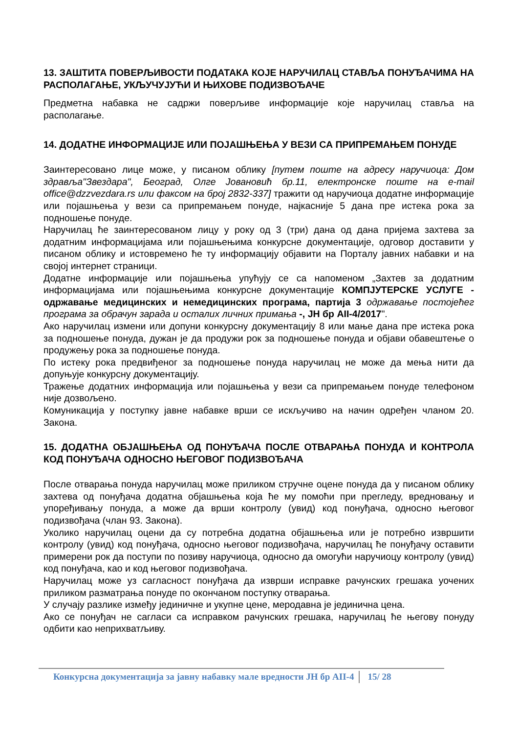13. ЗАШТИТА ПОВЕРЉИВОСТИ ПОДАТАКА КОЈЕ НАРУЧИЛАЦ СТАВЉА ПОНУЂАЧИМА НА РАСПОЛАГАЊЕ, УКЉУЧУЈУЋИ И ЊИХОВЕ ПОДИЗВОЂАЧЕ
Предметна набавка не садржи поверљиве информације које наручилац ставља на располагање.
14. ДОДАТНЕ ИНФОРМАЦИЈЕ ИЛИ ПОЈАШЊЕЊА У ВЕЗИ СА ПРИПРЕМАЊЕМ ПОНУДЕ
Заинтересовано лице може, у писаном облику [путем поште на адресу наручиоца: Дом здравља"Звездара", Београд, Олге Јовановић бр.11, електронске поште на e-mail office@dzzvezdara.rs или факсом на број 2832-337] тражити од наручиоца додатне информације или појашњења у вези са припремањем понуде, најкасније 5 дана пре истека рока за подношење понуде.
Наручилац ће заинтересованом лицу у року од 3 (три) дана од дана пријема захтева за додатним информацијама или појашњењима конкурсне документације, одговор доставити у писаном облику и истовремено ће ту информацију објавити на Порталу јавних набавки и на својој интернет страници.
Додатне информације или појашњења упућују се са напоменом „Захтев за додатним информацијама или појашњењима конкурсне документације КОМПЈУТЕРСКЕ УСЛУГЕ - одржавање медицинских и немедицинских програма, партија 3 одржавање постојећег програма за обрачун зарада и осталих личних примања -, ЈН бр АII-4/2017".
Ако наручилац измени или допуни конкурсну документацију 8 или мање дана пре истека рока за подношење понуда, дужан је да продужи рок за подношење понуда и објави обавештење о продужењу рока за подношење понуда.
По истеку рока предвиђеног за подношење понуда наручилац не може да мења нити да допуњује конкурсну документацију.
Тражење додатних информација или појашњења у вези са припремањем понуде телефоном није дозвољено.
Комуникација у поступку јавне набавке врши се искључиво на начин одређен чланом 20. Закона.
15. ДОДАТНА ОБЈАШЊЕЊА ОД ПОНУЂАЧА ПОСЛЕ ОТВАРАЊА ПОНУДА И КОНТРОЛА КОД ПОНУЂАЧА ОДНОСНО ЊЕГОВОГ ПОДИЗВОЂАЧА
После отварања понуда наручилац може приликом стручне оцене понуда да у писаном облику захтева од понуђача додатна објашњења која ће му помоћи при прегледу, вредновању и упоређивању понуда, а може да врши контролу (увид) код понуђача, односно његовог подизвођача (члан 93. Закона).
Уколико наручилац оцени да су потребна додатна објашњења или је потребно извршити контролу (увид) код понуђача, односно његовог подизвођача, наручилац ће понуђачу оставити примерени рок да поступи по позиву наручиоца, односно да омогући наручиоцу контролу (увид) код понуђача, као и код његовог подизвођача.
Наручилац може уз сагласност понуђача да изврши исправке рачунских грешака уочених приликом разматрања понуде по окончаном поступку отварања.
У случају разлике између јединичне и укупне цене, меродавна је јединична цена.
Ако се понуђач не сагласи са исправком рачунских грешака, наручилац ће његову понуду одбити као неприхватљиву.
Конкурсна документација за јавну набавку мале вредности ЈН бр АII-4 15/ 28